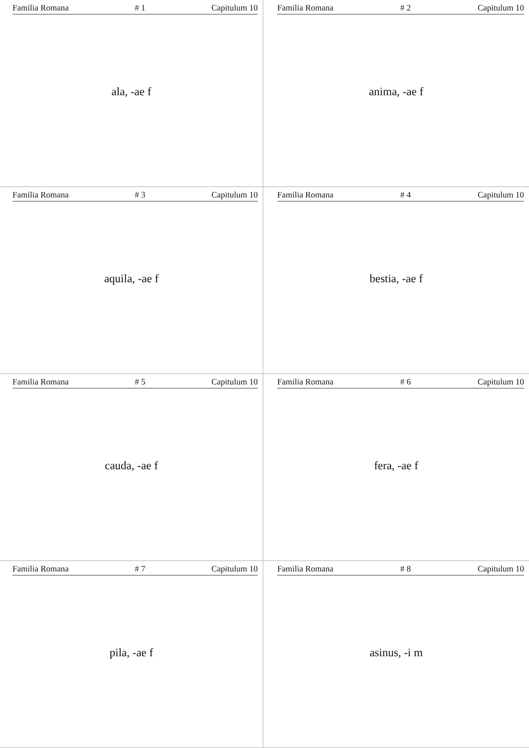Familia Romana # 1 Capitulum 10
ala, -ae f
Familia Romana # 2 Capitulum 10
anima, -ae f
Familia Romana # 3 Capitulum 10
aquila, -ae f
Familia Romana # 4 Capitulum 10
bestia, -ae f
Familia Romana # 5 Capitulum 10
cauda, -ae f
Familia Romana # 6 Capitulum 10
fera, -ae f
Familia Romana # 7 Capitulum 10
pila, -ae f
Familia Romana # 8 Capitulum 10
asinus, -i m